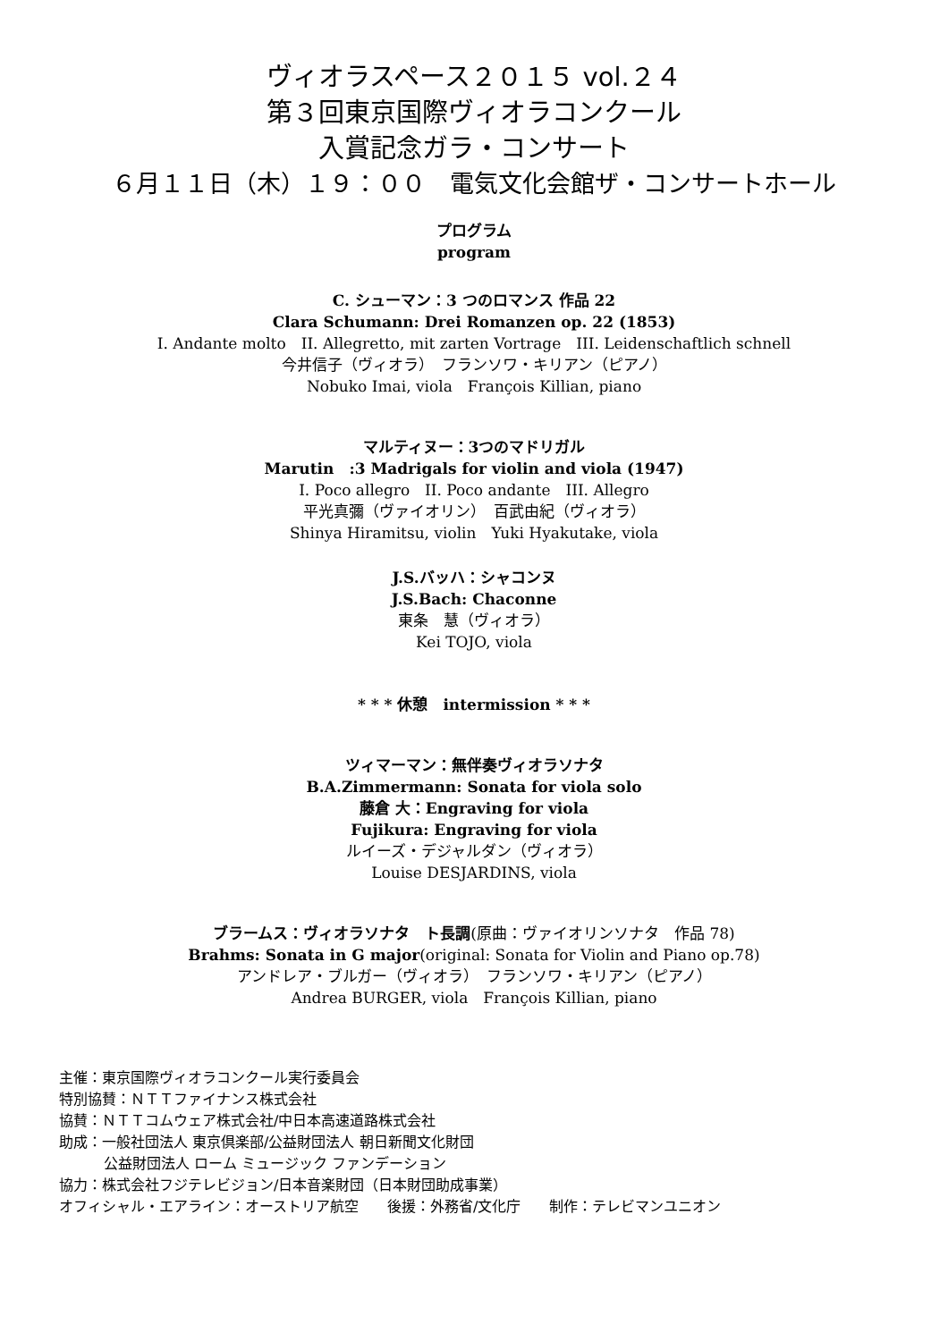ヴィオラスペース２０１５ vol.２４
第３回東京国際ヴィオラコンクール
入賞記念ガラ・コンサート
６月１１日（木）１９：００　電気文化会館ザ・コンサートホール
プログラム
program
C. シューマン：3 つのロマンス 作品 22
Clara Schumann: Drei Romanzen op. 22 (1853)
I. Andante molto　II. Allegretto, mit zarten Vortrage　III. Leidenschaftlich schnell
今井信子（ヴィオラ）　フランソワ・キリアン（ピアノ）
Nobuko Imai, viola　François Killian, piano
マルティヌー：3つのマドリガル
Marutin　:3 Madrigals for violin and viola (1947)
I. Poco allegro　II. Poco andante　III. Allegro
平光真彌（ヴァイオリン）　百武由紀（ヴィオラ）
Shinya Hiramitsu, violin　Yuki Hyakutake, viola
J.S.バッハ：シャコンヌ
J.S.Bach: Chaconne
東条　慧（ヴィオラ）
Kei TOJO, viola
* * * 休憩　intermission * * *
ツィマーマン：無伴奏ヴィオラソナタ
B.A.Zimmermann: Sonata for viola solo
藤倉 大：Engraving for viola
Fujikura: Engraving for viola
ルイーズ・デジャルダン（ヴィオラ）
Louise DESJARDINS, viola
ブラームス：ヴィオラソナタ　ト長調(原曲：ヴァイオリンソナタ　作品 78)
Brahms: Sonata in G major(original: Sonata for Violin and Piano op.78)
アンドレア・ブルガー（ヴィオラ）　フランソワ・キリアン（ピアノ）
Andrea BURGER, viola　François Killian, piano
主催：東京国際ヴィオラコンクール実行委員会
特別協賛：ＮＴＴファイナンス株式会社
協賛：ＮＴＴコムウェア株式会社/中日本高速道路株式会社
助成：一般社団法人 東京倶楽部/公益財団法人 朝日新聞文化財団
公益財団法人 ローム ミュージック ファンデーション
協力：株式会社フジテレビジョン/日本音楽財団（日本財団助成事業）
オフィシャル・エアライン：オーストリア航空　　後援：外務省/文化庁　　制作：テレビマンユニオン